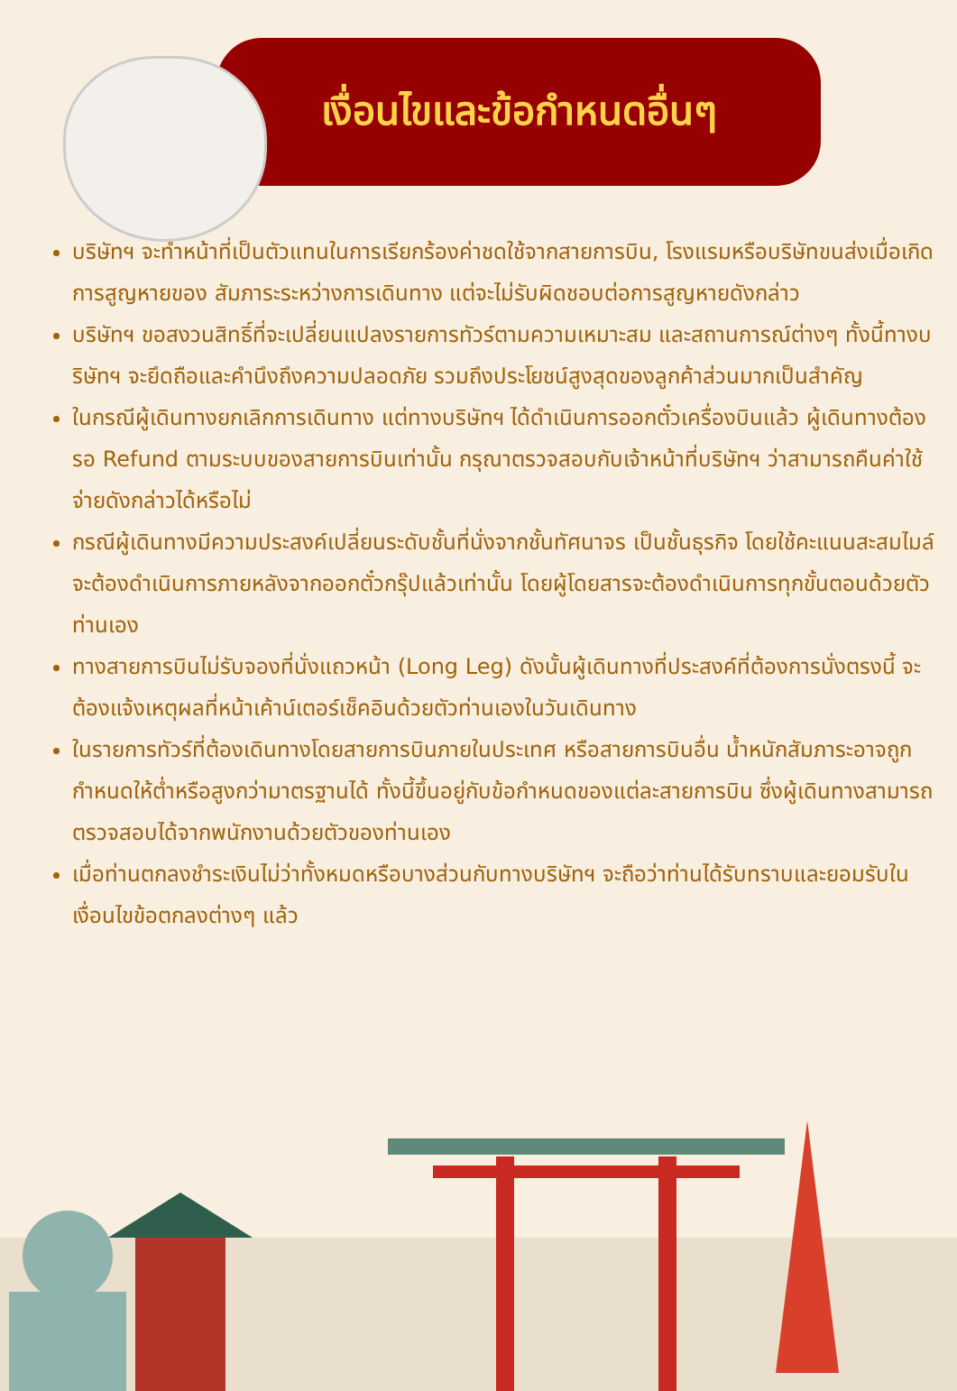เงื่อนไขและข้อกำหนดอื่นๆ
บริษัทฯ จะทำหน้าที่เป็นตัวแทนในการเรียกร้องค่าชดใช้จากสายการบิน, โรงแรมหรือบริษัทขนส่งเมื่อเกิดการสูญหายของ สัมภาระระหว่างการเดินทาง แต่จะไม่รับผิดชอบต่อการสูญหายดังกล่าว
บริษัทฯ ขอสงวนสิทธิ์ที่จะเปลี่ยนแปลงรายการทัวร์ตามความเหมาะสม และสถานการณ์ต่างๆ ทั้งนี้ทางบริษัทฯ จะยึดถือและคำนึงถึงความปลอดภัย รวมถึงประโยชน์สูงสุดของลูกค้าส่วนมากเป็นสำคัญ
ในกรณีผู้เดินทางยกเลิกการเดินทาง แต่ทางบริษัทฯ ได้ดำเนินการออกตั๋วเครื่องบินแล้ว ผู้เดินทางต้องรอ Refund ตามระบบของสายการบินเท่านั้น กรุณาตรวจสอบกับเจ้าหน้าที่บริษัทฯ ว่าสามารถคืนค่าใช้จ่ายดังกล่าวได้หรือไม่
กรณีผู้เดินทางมีความประสงค์เปลี่ยนระดับชั้นที่นั่งจากชั้นทัศนาจร เป็นชั้นธุรกิจ โดยใช้คะแนนสะสมไมล์จะต้องดำเนินการภายหลังจากออกตั๋วกรุ๊ปแล้วเท่านั้น โดยผู้โดยสารจะต้องดำเนินการทุกขั้นตอนด้วยตัวท่านเอง
ทางสายการบินไม่รับจองที่นั่งแถวหน้า (Long Leg) ดังนั้นผู้เดินทางที่ประสงค์ที่ต้องการนั่งตรงนี้ จะต้องแจ้งเหตุผลที่หน้าเค้าน์เตอร์เช็คอินด้วยตัวท่านเองในวันเดินทาง
ในรายการทัวร์ที่ต้องเดินทางโดยสายการบินภายในประเทศ หรือสายการบินอื่น น้ำหนักสัมภาระอาจถูกกำหนดให้ต่ำหรือสูงกว่ามาตรฐานได้ ทั้งนี้ขึ้นอยู่กับข้อกำหนดของแต่ละสายการบิน ซึ่งผู้เดินทางสามารถตรวจสอบได้จากพนักงานด้วยตัวของท่านเอง
เมื่อท่านตกลงชำระเงินไม่ว่าทั้งหมดหรือบางส่วนกับทางบริษัทฯ จะถือว่าท่านได้รับทราบและยอมรับในเงื่อนไขข้อตกลงต่างๆ แล้ว